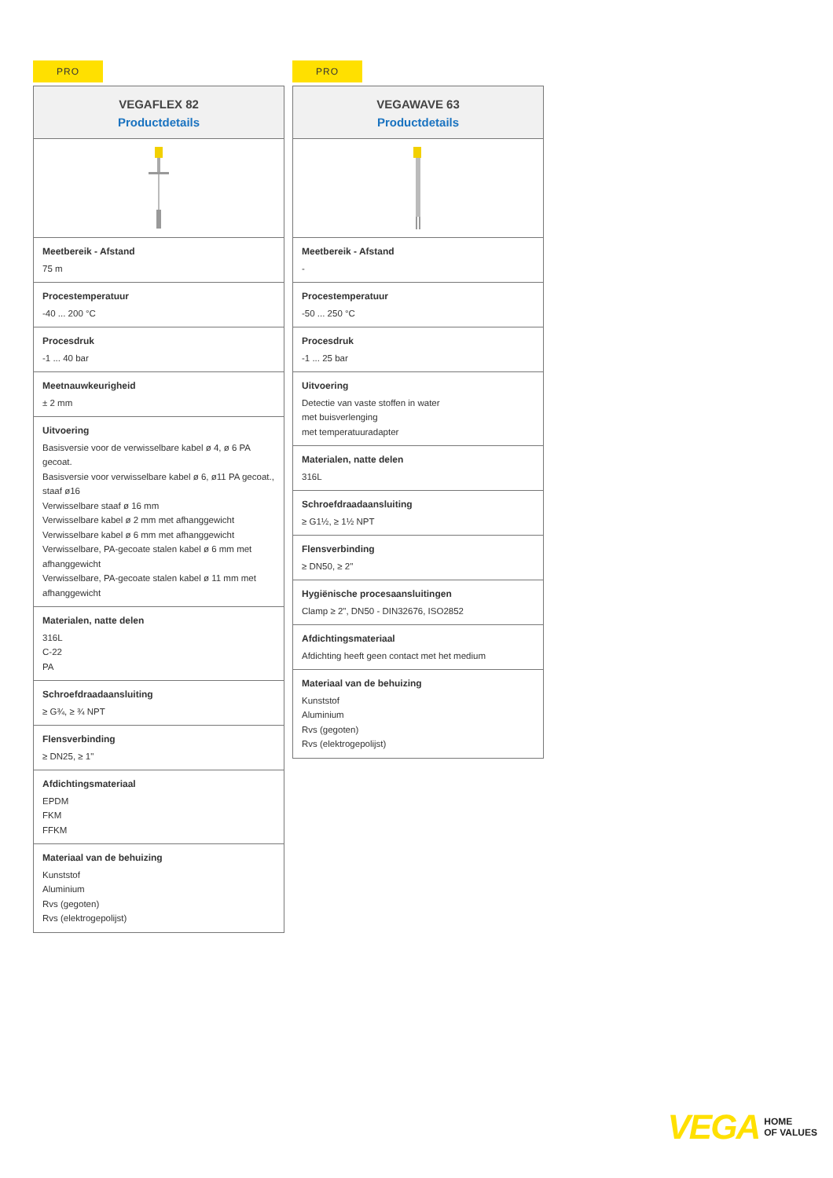PRO
VEGAFLEX 82
Productdetails
Meetbereik - Afstand
75 m
Procestemperatuur
-40 ... 200 °C
Procesdruk
-1 ... 40 bar
Meetnauwkeurigheid
± 2 mm
Uitvoering
Basisversie voor de verwisselbare kabel ø 4, ø 6 PA gecoat.
Basisversie voor verwisselbare kabel ø 6, ø11 PA gecoat., staaf ø16
Verwisselbare staaf ø 16 mm
Verwisselbare kabel ø 2 mm met afhanggewicht
Verwisselbare kabel ø 6 mm met afhanggewicht
Verwisselbare, PA-gecoate stalen kabel ø 6 mm met afhanggewicht
Verwisselbare, PA-gecoate stalen kabel ø 11 mm met afhanggewicht
Materialen, natte delen
316L
C-22
PA
Schroefdraadaansluiting
≥ G¾, ≥ ¾ NPT
Flensverbinding
≥ DN25, ≥ 1"
Afdichtingsmateriaal
EPDM
FKM
FFKM
Materiaal van de behuizing
Kunststof
Aluminium
Rvs (gegoten)
Rvs (elektrogepolijst)
PRO
VEGAWAVE 63
Productdetails
Meetbereik - Afstand
-
Procestemperatuur
-50 ... 250 °C
Procesdruk
-1 ... 25 bar
Uitvoering
Detectie van vaste stoffen in water
met buisverlenging
met temperatuuradapter
Materialen, natte delen
316L
Schroefdraadaansluiting
≥ G1½, ≥ 1½ NPT
Flensverbinding
≥ DN50, ≥ 2"
Hygiënische procesaansluitingen
Clamp ≥ 2", DN50 - DIN32676, ISO2852
Afdichtingsmateriaal
Afdichting heeft geen contact met het medium
Materiaal van de behuizing
Kunststof
Aluminium
Rvs (gegoten)
Rvs (elektrogepolijst)
VEGA
HOME
OF VALUES